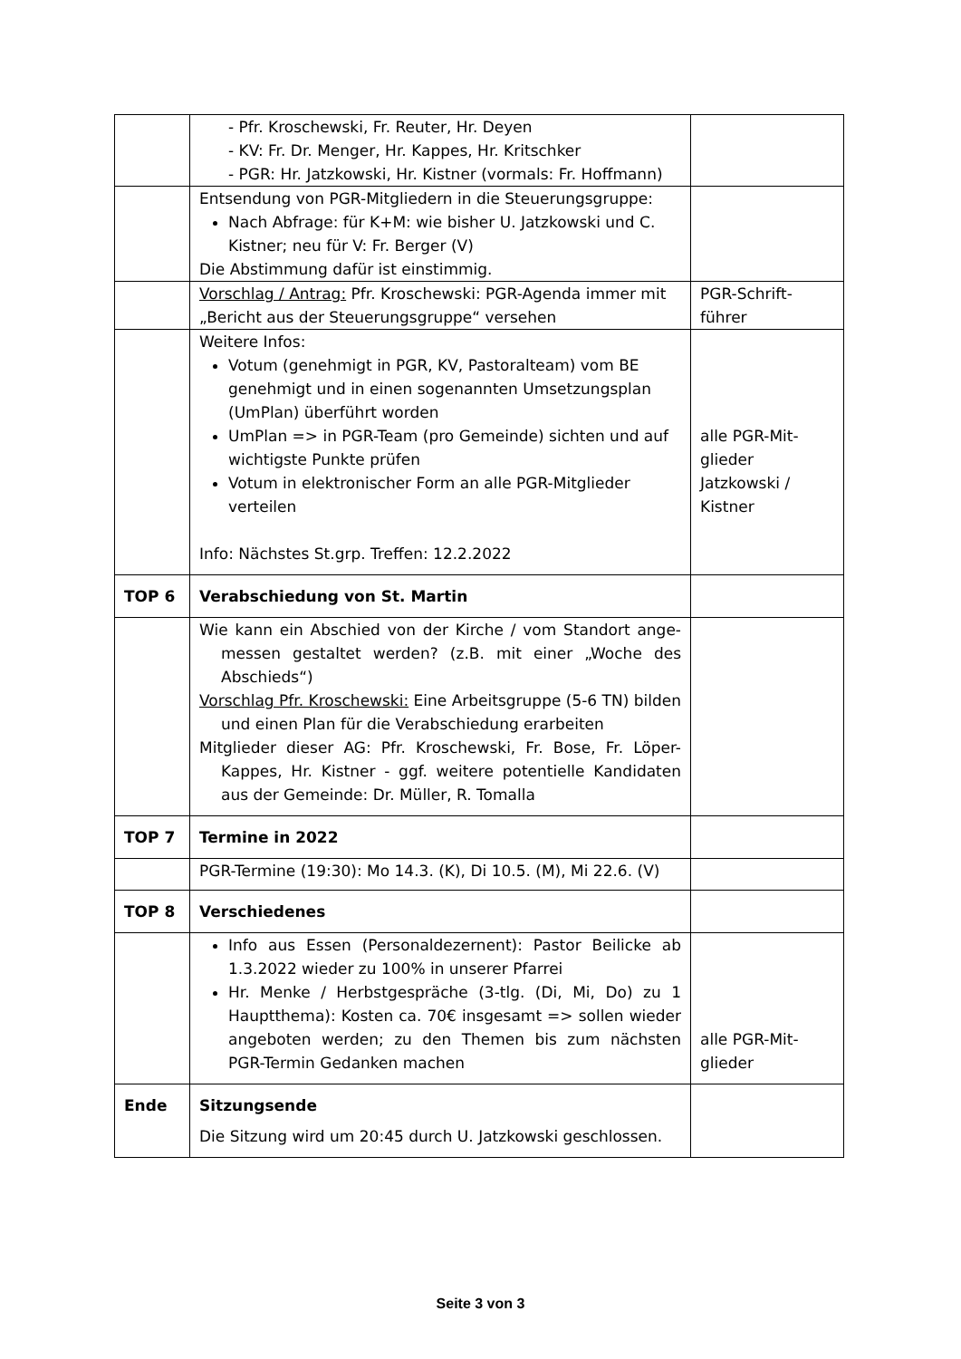| | - Pfr. Kroschewski, Fr. Reuter, Hr. Deyen - KV: Fr. Dr. Menger, Hr. Kappes, Hr. Kritschker - PGR: Hr. Jatzkowski, Hr. Kistner (vormals: Fr. Hoffmann) | |
| | Entsendung von PGR-Mitgliedern in die Steuerungsgruppe: Nach Abfrage: für K+M: wie bisher U. Jatzkowski und C. Kistner; neu für V: Fr. Berger (V) Die Abstimmung dafür ist einstimmig. | |
| | Vorschlag / Antrag: Pfr. Kroschewski: PGR-Agenda immer mit „Bericht aus der Steuerungsgruppe“ versehen | PGR-Schrift- führer |
| | Weitere Infos: Votum (genehmigt in PGR, KV, Pastoralteam) vom BE genehmigt und in einen sogenannten Umsetzungsplan (UmPlan) überführt worden UmPlan => in PGR-Team (pro Gemeinde) sichten und auf wichtigste Punkte prüfen Votum in elektronischer Form an alle PGR-Mitglieder verteilen Info: Nächstes St.grp. Treffen: 12.2.2022 | alle PGR-Mit- glieder Jatzkowski / Kistner |
| TOP 6 | Verabschiedung von St. Martin | |
| | Wie kann ein Abschied von der Kirche / vom Standort ange-messen gestaltet werden? (z.B. mit einer „Woche des Abschieds“) Vorschlag Pfr. Kroschewski: Eine Arbeitsgruppe (5-6 TN) bilden und einen Plan für die Verabschiedung erarbeiten Mitglieder dieser AG: Pfr. Kroschewski, Fr. Bose, Fr. Löper-Kappes, Hr. Kistner - ggf. weitere potentielle Kandidaten aus der Gemeinde: Dr. Müller, R. Tomalla | |
| TOP 7 | Termine in 2022 | |
| | PGR-Termine (19:30): Mo 14.3. (K), Di 10.5. (M), Mi 22.6. (V) | |
| TOP 8 | Verschiedenes | |
| | Info aus Essen (Personaldezernent): Pastor Beilicke ab 1.3.2022 wieder zu 100% in unserer Pfarrei Hr. Menke / Herbstgespräche (3-tlg. (Di, Mi, Do) zu 1 Hauptthema): Kosten ca. 70€ insgesamt => sollen wieder angeboten werden; zu den Themen bis zum nächsten PGR-Termin Gedanken machen | alle PGR-Mit- glieder |
| Ende | Sitzungsende Die Sitzung wird um 20:45 durch U. Jatzkowski geschlossen. | |
Seite 3 von 3